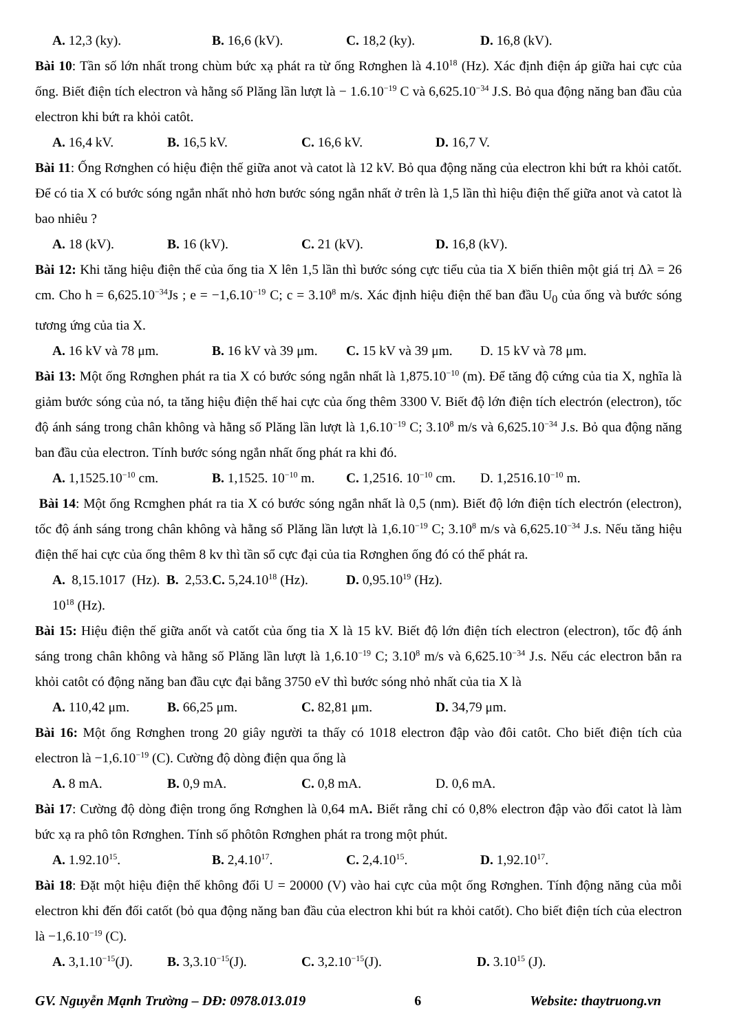A. 12,3 (ky). B. 16,6 (kV). C. 18,2 (ky). D. 16,8 (kV).
Bài 10: Tần số lớn nhất trong chùm bức xạ phát ra từ ống Rơnghen là 4.10<sup>18</sup> (Hz). Xác định điện áp giữa hai cực của ống. Biết điện tích electron và hằng số Plăng lần lượt là − 1.6.10<sup>−19</sup> C và 6,625.10<sup>−34</sup> J.S. Bỏ qua động năng ban đầu của electron khi bứt ra khỏi catôt.
A. 16,4 kV. B. 16,5 kV. C. 16,6 kV. D. 16,7 V.
Bài 11: Ống Rơnghen có hiệu điện thế giữa anot và catot là 12 kV. Bỏ qua động năng của electron khi bứt ra khỏi catốt. Để có tia X có bước sóng ngắn nhất nhỏ hơn bước sóng ngắn nhất ở trên là 1,5 lần thì hiệu điện thế giữa anot và catot là bao nhiêu ?
A. 18 (kV). B. 16 (kV). C. 21 (kV). D. 16,8 (kV).
Bài 12: Khi tăng hiệu điện thế của ống tia X lên 1,5 lần thì bước sóng cực tiểu của tia X biến thiên một giá trị Δλ = 26 cm. Cho h = 6,625.10<sup>−34</sup>Js ; e = −1,6.10<sup>−19</sup> C; c = 3.10<sup>8</sup> m/s. Xác định hiệu điện thế ban đầu U<sub>0</sub> của ống và bước sóng tương ứng của tia X.
A. 16 kV và 78 μm. B. 16 kV và 39 μm. C. 15 kV và 39 μm. D. 15 kV và 78 μm.
Bài 13: Một ống Rơnghen phát ra tia X có bước sóng ngắn nhất là 1,875.10<sup>−10</sup> (m). Để tăng độ cứng của tia X, nghĩa là giảm bước sóng của nó, ta tăng hiệu điện thế hai cực của ống thêm 3300 V. Biết độ lớn điện tích electrón (electron), tốc độ ánh sáng trong chân không và hằng số Plăng lần lượt là 1,6.10<sup>−19</sup> C; 3.10<sup>8</sup> m/s và 6,625.10<sup>−34</sup> J.s. Bỏ qua động năng ban đầu của electron. Tính bước sóng ngắn nhất ống phát ra khi đó.
A. 1,1525.10<sup>−10</sup> cm. B. 1,1525. 10<sup>−10</sup> m. C. 1,2516. 10<sup>−10</sup> cm. D. 1,2516.10<sup>−10</sup> m.
Bài 14: Một ống Rcmghen phát ra tia X có bước sóng ngắn nhất là 0,5 (nm). Biết độ lớn điện tích electrón (electron), tốc độ ánh sáng trong chân không và hằng số Plăng lần lượt là 1,6.10<sup>−19</sup> C; 3.10<sup>8</sup> m/s và 6,625.10<sup>−34</sup> J.s. Nếu tăng hiệu điện thế hai cực của ống thêm 8 kv thì tần sổ cực đại của tia Rơnghen ống đó có thể phát ra.
A. 8,15.1017 (Hz). B. 2,53. 10<sup>18</sup> (Hz). C. 5,24.10<sup>18</sup> (Hz). D. 0,95.10<sup>19</sup> (Hz).
Bài 15: Hiệu điện thế giữa anốt và catốt của ống tia X là 15 kV. Biết độ lớn điện tích electron (electron), tốc độ ánh sáng trong chân không và hằng số Plăng lần lượt là 1,6.10<sup>−19</sup> C; 3.10<sup>8</sup> m/s và 6,625.10<sup>−34</sup> J.s. Nếu các electron bắn ra khỏi catôt có động năng ban đầu cực đại bằng 3750 eV thì bước sóng nhỏ nhất của tia X là
A. 110,42 μm. B. 66,25 μm. C. 82,81 μm. D. 34,79 μm.
Bài 16: Một ống Rơnghen trong 20 giây người ta thấy có 1018 electron đập vào đôi catôt. Cho biết điện tích của electron là −1,6.10<sup>−19</sup> (C). Cường độ dòng điện qua ống là
A. 8 mA. B. 0,9 mA. C. 0,8 mA. D. 0,6 mA.
Bài 17: Cường độ dòng điện trong ống Rơnghen là 0,64 mA. Biết rằng chỉ có 0,8% electron đập vào đối catot là làm bức xạ ra phô tôn Rơnghen. Tính số phôtôn Rơnghen phát ra trong một phút.
A. 1.92.10<sup>15</sup>. B. 2,4.10<sup>17</sup>. C. 2,4.10<sup>15</sup>. D. 1,92.10<sup>17</sup>.
Bài 18: Đặt một hiệu điện thế không đổi U = 20000 (V) vào hai cực của một ống Rơnghen. Tính động năng của mỗi electron khi đến đối catốt (bỏ qua động năng ban đầu của electron khi bút ra khỏi catốt). Cho biết điện tích của electron là −1,6.10<sup>−19</sup> (C).
A. 3,1.10<sup>−15</sup>(J). B. 3,3.10<sup>−15</sup>(J). C. 3,2.10<sup>−15</sup>(J). D. 3.10<sup>15</sup> (J).
GV. Nguyễn Mạnh Trường – DĐ: 0978.013.019 6 Website: thaytruong.vn